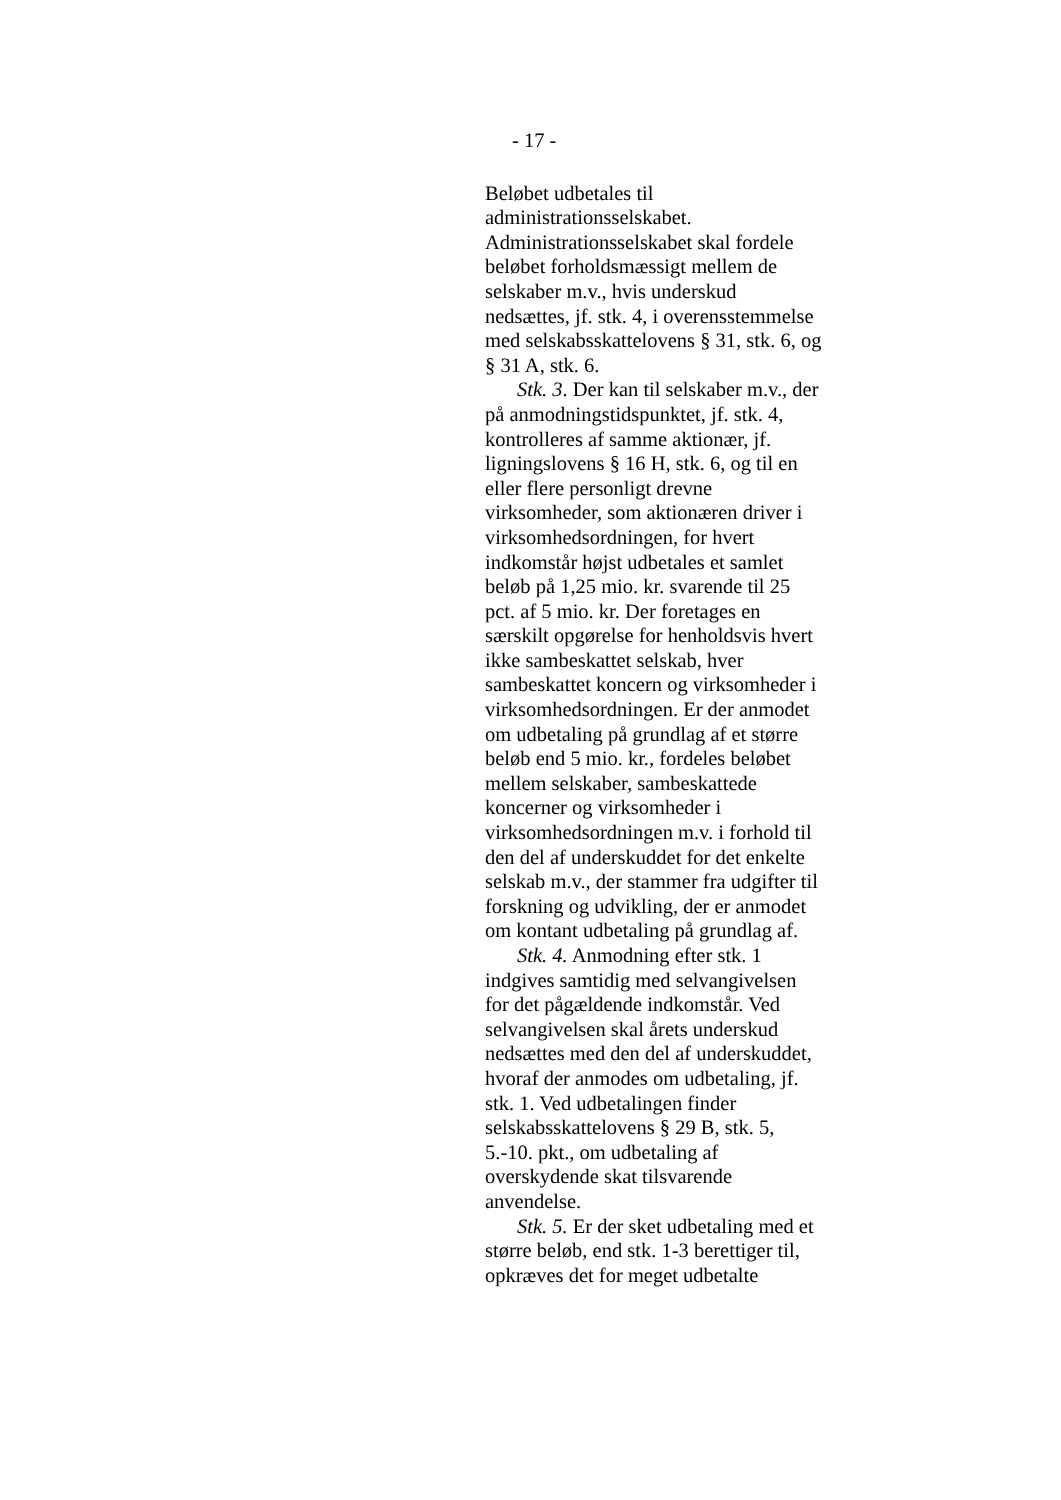- 17 -
Beløbet udbetales til administrationsselskabet. Administrationsselskabet skal fordele beløbet forholdsmæssigt mellem de selskaber m.v., hvis underskud nedsættes, jf. stk. 4, i overensstemmelse med selskabsskattelovens § 31, stk. 6, og § 31 A, stk. 6.
Stk. 3. Der kan til selskaber m.v., der på anmodningstidspunktet, jf. stk. 4, kontrolleres af samme aktionær, jf. ligningslovens § 16 H, stk. 6, og til en eller flere personligt drevne virksomheder, som aktionæren driver i virksomhedsordningen, for hvert indkomstår højst udbetales et samlet beløb på 1,25 mio. kr. svarende til 25 pct. af 5 mio. kr. Der foretages en særskilt opgørelse for henholdsvis hvert ikke sambeskattet selskab, hver sambeskattet koncern og virksomheder i virksomhedsordningen. Er der anmodet om udbetaling på grundlag af et større beløb end 5 mio. kr., fordeles beløbet mellem selskaber, sambeskattede koncerner og virksomheder i virksomhedsordningen m.v. i forhold til den del af underskuddet for det enkelte selskab m.v., der stammer fra udgifter til forskning og udvikling, der er anmodet om kontant udbetaling på grundlag af.
Stk. 4. Anmodning efter stk. 1 indgives samtidig med selvangivelsen for det pågældende indkomstår. Ved selvangivelsen skal årets underskud nedsættes med den del af underskuddet, hvoraf der anmodes om udbetaling, jf. stk. 1. Ved udbetalingen finder selskabsskattelovens § 29 B, stk. 5, 5.-10. pkt., om udbetaling af overskydende skat tilsvarende anvendelse.
Stk. 5. Er der sket udbetaling med et større beløb, end stk. 1-3 berettiger til, opkræves det for meget udbetalte